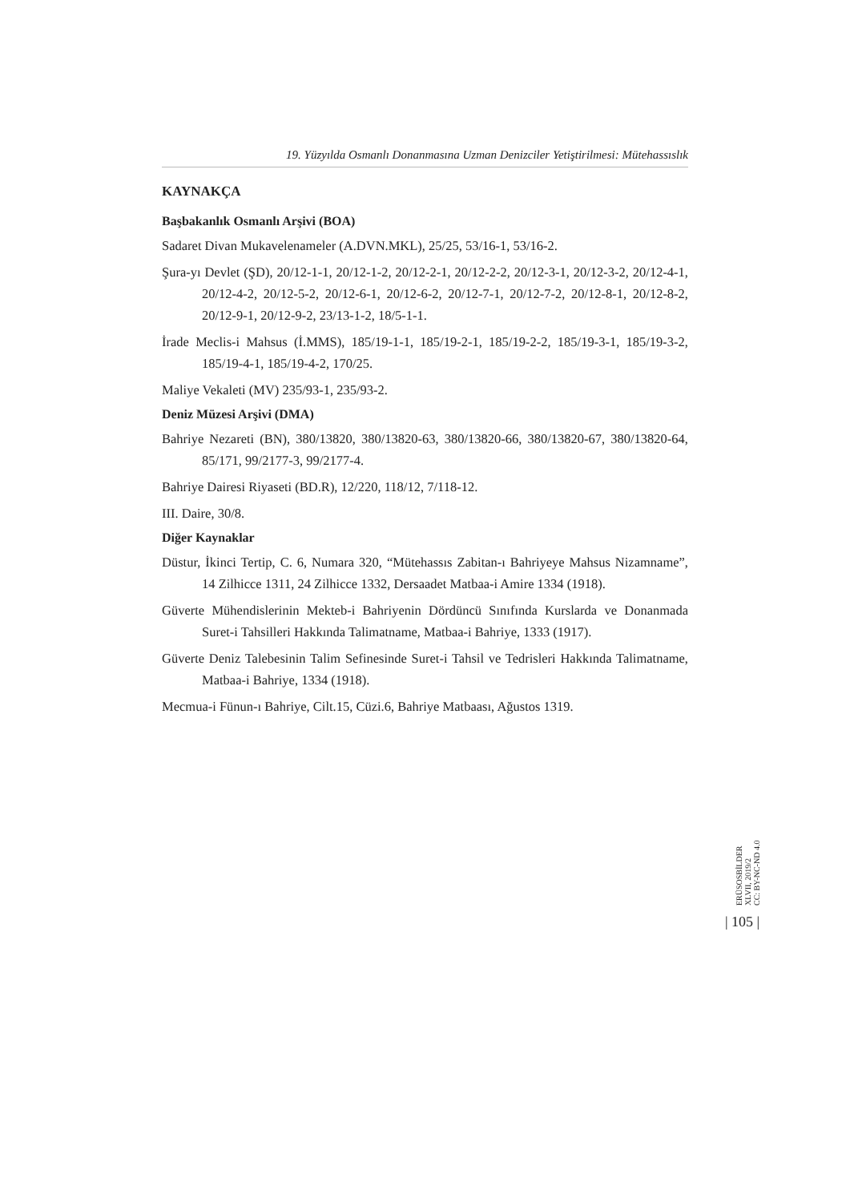19. Yüzyılda Osmanlı Donanmasına Uzman Denizciler Yetiştirilmesi: Mütehassıslık
KAYNAKÇA
Başbakanlık Osmanlı Arşivi (BOA)
Sadaret Divan Mukavelenameler (A.DVN.MKL), 25/25, 53/16-1, 53/16-2.
Şura-yı Devlet (ŞD), 20/12-1-1, 20/12-1-2, 20/12-2-1, 20/12-2-2, 20/12-3-1, 20/12-3-2, 20/12-4-1, 20/12-4-2, 20/12-5-2, 20/12-6-1, 20/12-6-2, 20/12-7-1, 20/12-7-2, 20/12-8-1, 20/12-8-2, 20/12-9-1, 20/12-9-2, 23/13-1-2, 18/5-1-1.
İrade Meclis-i Mahsus (İ.MMS), 185/19-1-1, 185/19-2-1, 185/19-2-2, 185/19-3-1, 185/19-3-2, 185/19-4-1, 185/19-4-2, 170/25.
Maliye Vekaleti (MV) 235/93-1, 235/93-2.
Deniz Müzesi Arşivi (DMA)
Bahriye Nezareti (BN), 380/13820, 380/13820-63, 380/13820-66, 380/13820-67, 380/13820-64, 85/171, 99/2177-3, 99/2177-4.
Bahriye Dairesi Riyaseti (BD.R), 12/220, 118/12, 7/118-12.
III. Daire, 30/8.
Diğer Kaynaklar
Düstur, İkinci Tertip, C. 6, Numara 320, “Mütehassıs Zabitan-ı Bahriyeye Mahsus Nizamname”, 14 Zilhicce 1311, 24 Zilhicce 1332, Dersaadet Matbaa-i Amire 1334 (1918).
Güverte Mühendislerinin Mekteb-i Bahriyenin Dördüncü Sınıfında Kurslarda ve Donanmada Suret-i Tahsilleri Hakkında Talimatname, Matbaa-i Bahriye, 1333 (1917).
Güverte Deniz Talebesinin Talim Sefinesinde Suret-i Tahsil ve Tedrisleri Hakkında Talimatname, Matbaa-i Bahriye, 1334 (1918).
Mecmua-i Fünun-ı Bahriye, Cilt.15, Cüzi.6, Bahriye Matbaası, Ağustos 1319.
ERÜSOSBİLDER
XLVII, 2019/2
CC: BY-NC-ND 4.0
| 105 |